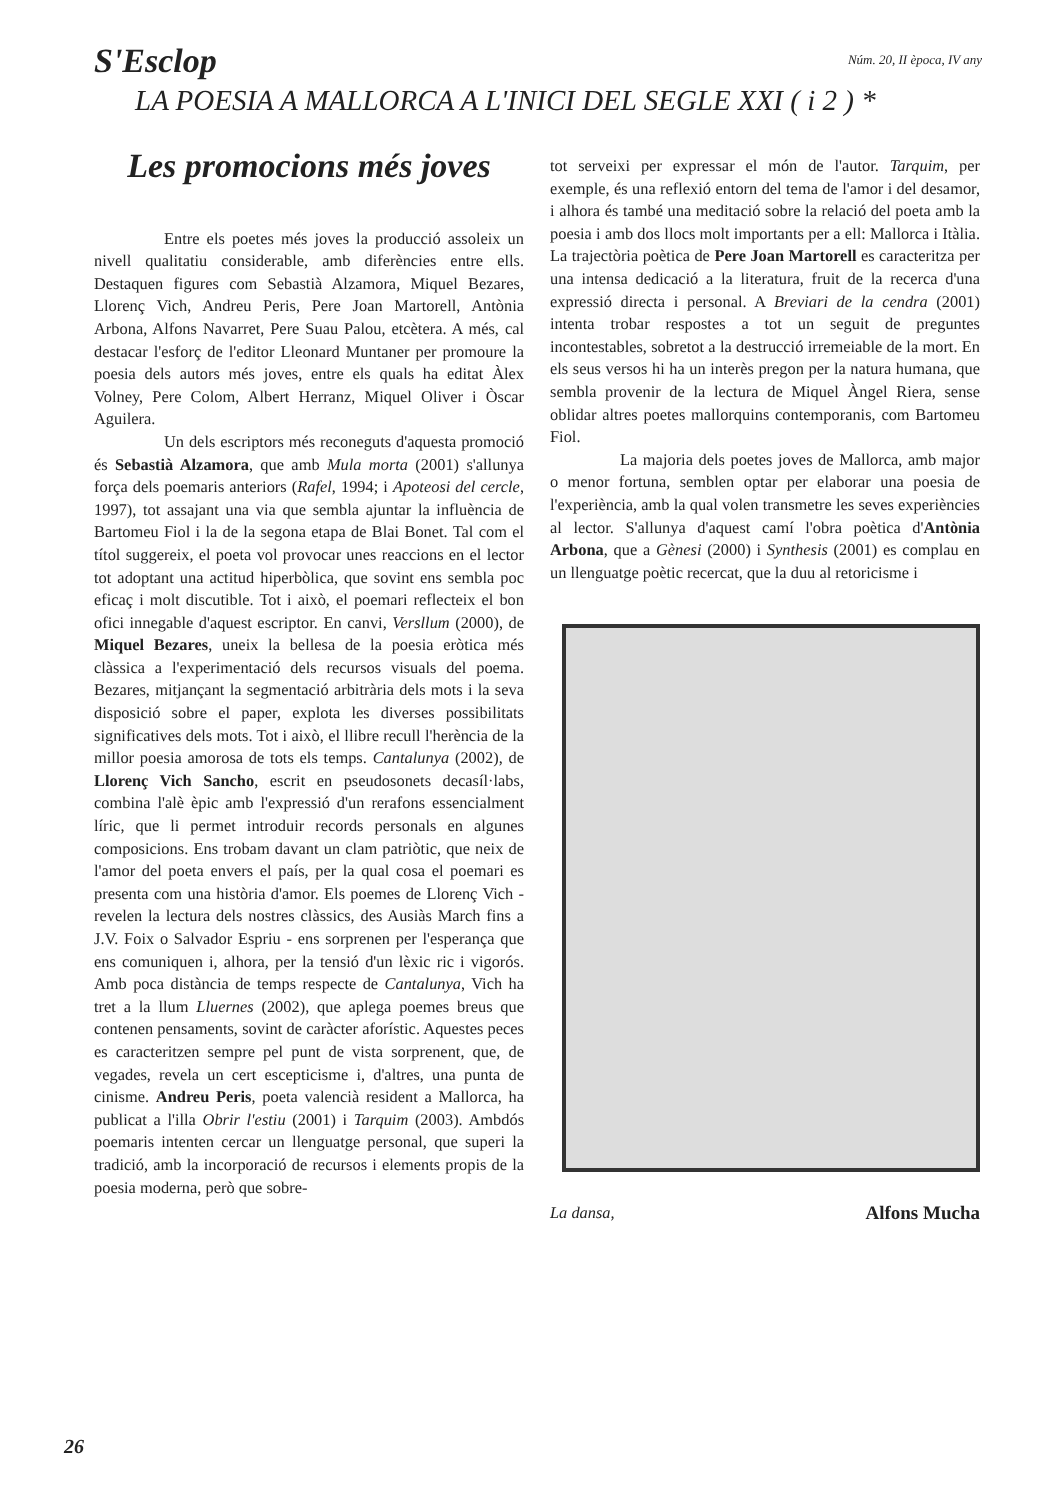S'Esclop
Núm. 20, II època, IV any
LA POESIA A MALLORCA A L'INICI DEL SEGLE XXI ( i 2 ) *
Les promocions més joves
Entre els poetes més joves la producció assoleix un nivell qualitatiu considerable, amb diferències entre ells. Destaquen figures com Sebastià Alzamora, Miquel Bezares, Llorenç Vich, Andreu Peris, Pere Joan Martorell, Antònia Arbona, Alfons Navarret, Pere Suau Palou, etcètera. A més, cal destacar l'esforç de l'editor Lleonard Muntaner per promoure la poesia dels autors més joves, entre els quals ha editat Àlex Volney, Pere Colom, Albert Herranz, Miquel Oliver i Òscar Aguilera.
Un dels escriptors més reconeguts d'aquesta promoció és Sebastià Alzamora, que amb Mula morta (2001) s'allunya força dels poemaris anteriors (Rafel, 1994; i Apoteosi del cercle, 1997), tot assajant una via que sembla ajuntar la influència de Bartomeu Fiol i la de la segona etapa de Blai Bonet. Tal com el títol suggereix, el poeta vol provocar unes reaccions en el lector tot adoptant una actitud hiperbòlica, que sovint ens sembla poc eficaç i molt discutible. Tot i això, el poemari reflecteix el bon ofici innegable d'aquest escriptor. En canvi, Versllum (2000), de Miquel Bezares, uneix la bellesa de la poesia eròtica més clàssica a l'experimentació dels recursos visuals del poema. Bezares, mitjançant la segmentació arbitrària dels mots i la seva disposició sobre el paper, explota les diverses possibilitats significatives dels mots. Tot i això, el llibre recull l'herència de la millor poesia amorosa de tots els temps. Cantalunya (2002), de Llorenç Vich Sancho, escrit en pseudosonets decasíl·labs, combina l'alè èpic amb l'expressió d'un rerafons essencialment líric, que li permet introduir records personals en algunes composicions. Ens trobam davant un clam patriòtic, que neix de l'amor del poeta envers el país, per la qual cosa el poemari es presenta com una història d'amor. Els poemes de Llorenç Vich - revelen la lectura dels nostres clàssics, des Ausiàs March fins a J.V. Foix o Salvador Espriu - ens sorprenen per l'esperança que ens comuniquen i, alhora, per la tensió d'un lèxic ric i vigorós. Amb poca distància de temps respecte de Cantalunya, Vich ha tret a la llum Lluernes (2002), que aplega poemes breus que contenen pensaments, sovint de caràcter aforístic. Aquestes peces es caracteritzen sempre pel punt de vista sorprenent, que, de vegades, revela un cert escepticisme i, d'altres, una punta de cinisme. Andreu Peris, poeta valencià resident a Mallorca, ha publicat a l'illa Obrir l'estiu (2001) i Tarquim (2003). Ambdós poemaris intenten cercar un llenguatge personal, que superi la tradició, amb la incorporació de recursos i elements propis de la poesia moderna, però que sobre-
tot serveixi per expressar el món de l'autor. Tarquim, per exemple, és una reflexió entorn del tema de l'amor i del desamor, i alhora és també una meditació sobre la relació del poeta amb la poesia i amb dos llocs molt importants per a ell: Mallorca i Itàlia. La trajectòria poètica de Pere Joan Martorell es caracteritza per una intensa dedicació a la literatura, fruit de la recerca d'una expressió directa i personal. A Breviari de la cendra (2001) intenta trobar respostes a tot un seguit de preguntes incontestables, sobretot a la destrucció irremeiable de la mort. En els seus versos hi ha un interès pregon per la natura humana, que sembla provenir de la lectura de Miquel Àngel Riera, sense oblidar altres poetes mallorquins contemporanis, com Bartomeu Fiol.
La majoria dels poetes joves de Mallorca, amb major o menor fortuna, semblen optar per elaborar una poesia de l'experiència, amb la qual volen transmetre les seves experiències al lector. S'allunya d'aquest camí l'obra poètica d'Antònia Arbona, que a Gènesi (2000) i Synthesis (2001) es complau en un llenguatge poètic recercat, que la duu al retoricisme i
La dansa, Alfons Mucha
26